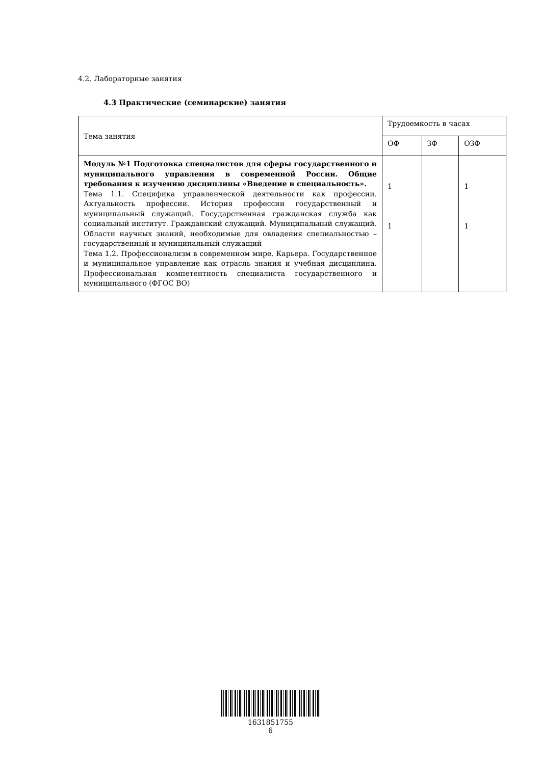4.2. Лабораторные занятия
4.3 Практические (семинарские) занятия
| Тема занятия | Трудоемкость в часах | | |
| | ОФ | ЗФ | ОЗФ |
| Модуль №1 Подготовка специалистов для сферы государственного и муниципального управления в современной России. Общие требования к изучению дисциплины «Введение в специальность». Тема 1.1. Специфика управленческой деятельности как профессии. Актуальность профессии. История профессии государственный и муниципальный служащий. Государственная гражданская служба как социальный институт. Гражданский служащий. Муниципальный служащий. Области научных знаний, необходимые для овладения специальностью – государственный и муниципальный служащий Тема 1.2. Профессионализм в современном мире. Карьера. Государственное и муниципальное управление как отрасль знания и учебная дисциплина. Профессиональная компетентность специалиста государственного и муниципального (ФГОС ВО) | 1 1 | | 1 1 |
1631851755
6